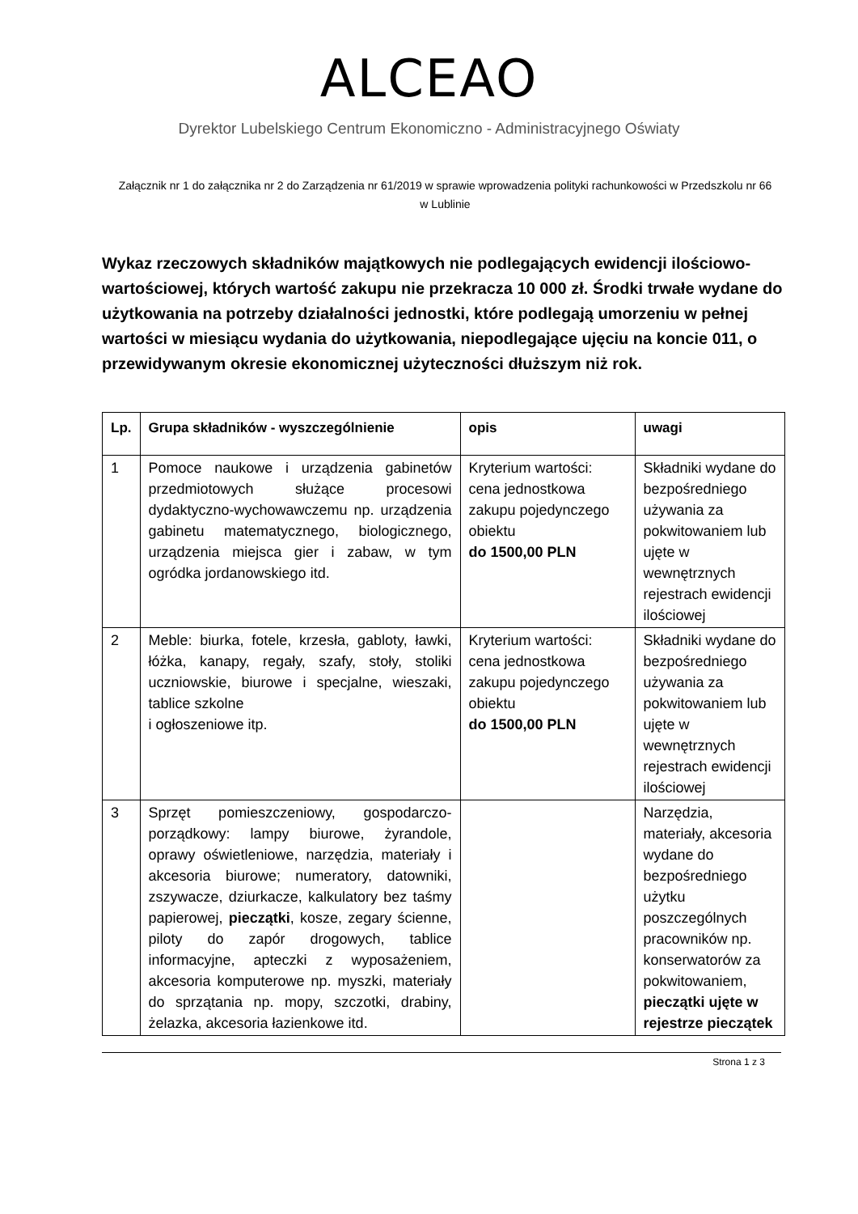ALCEAO
Dyrektor Lubelskiego Centrum Ekonomiczno - Administracyjnego Oświaty
Załącznik nr 1 do załącznika nr 2 do Zarządzenia nr 61/2019 w sprawie wprowadzenia polityki rachunkowości w Przedszkolu nr 66 w Lublinie
Wykaz rzeczowych składników majątkowych nie podlegających ewidencji ilościowo-wartościowej, których wartość zakupu nie przekracza 10 000 zł. Środki trwałe wydane do użytkowania na potrzeby działalności jednostki, które podlegają umorzeniu w pełnej wartości w miesiącu wydania do użytkowania, niepodlegające ujęciu na koncie 011, o przewidywanym okresie ekonomicznej użyteczności dłuższym niż rok.
| Lp. | Grupa składników - wyszczególnienie | opis | uwagi |
| --- | --- | --- | --- |
| 1 | Pomoce naukowe i urządzenia gabinetów przedmiotowych służące procesowi dydaktyczno-wychowawczemu np. urządzenia gabinetu matematycznego, biologicznego, urządzenia miejsca gier i zabaw, w tym ogródka jordanowskiego itd. | Kryterium wartości: cena jednostkowa zakupu pojedynczego obiektu do 1500,00 PLN | Składniki wydane do bezpośredniego używania za pokwitowaniem lub ujęte w wewnętrznych rejestrach ewidencji ilościowej |
| 2 | Meble: biurka, fotele, krzesła, gabloty, ławki, łóżka, kanapy, regały, szafy, stoły, stoliki uczniowskie, biurowe i specjalne, wieszaki, tablice szkolne i ogłoszeniowe itp. | Kryterium wartości: cena jednostkowa zakupu pojedynczego obiektu do 1500,00 PLN | Składniki wydane do bezpośredniego używania za pokwitowaniem lub ujęte w wewnętrznych rejestrach ewidencji ilościowej |
| 3 | Sprzęt pomieszczeniowy, gospodarczo-porządkowy: lampy biurowe, żyrandole, oprawy oświetleniowe, narzędzia, materiały i akcesoria biurowe; numeratory, datowniki, zszywacze, dziurkacze, kalkulatory bez taśmy papierowej, pieczątki , kosze, zegary ścienne, piloty do zapór drogowych, tablice informacyjne, apteczki z wyposażeniem, akcesoria komputerowe np. myszki, materiały do sprzątania np. mopy, szczotki, drabiny, żelazka, akcesoria łazienkowe itd. | | Narzędzia, materiały, akcesoria wydane do bezpośredniego użytku poszczególnych pracowników np. konserwatorów za pokwitowaniem, pieczątki ujęte w rejestrze pieczątek |
Strona 1 z 3